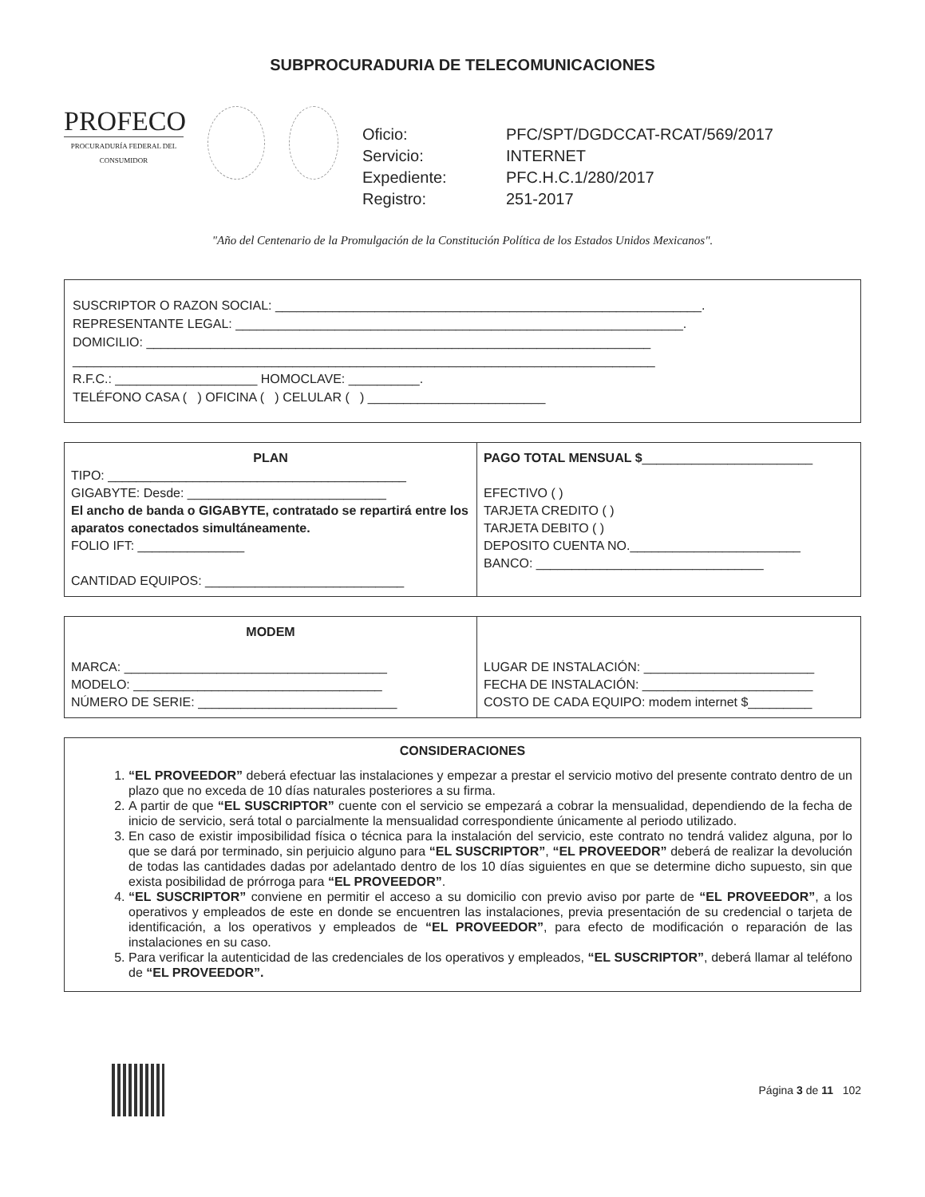SUBPROCURADURIA DE TELECOMUNICACIONES
PROFECO
PROCURADURÍA FEDERAL DEL CONSUMIDOR
Oficio: PFC/SPT/DGDCCAT-RCAT/569/2017 Servicio: INTERNET Expediente: PFC.H.C.1/280/2017 Registro: 251-2017
"Año del Centenario de la Promulgación de la Constitución Política de los Estados Unidos Mexicanos".
SUSCRIPTOR O RAZON SOCIAL: ____________________________________________________________.
REPRESENTANTE LEGAL: _______________________________________________________________.
DOMICILIO: _______________________________________________________________________
__________________________________________________________________________________
R.F.C.: ____________________ HOMOCLAVE: __________.
TELÉFONO CASA ( ) OFICINA ( ) CELULAR ( ) _________________________
PLAN
TIPO: __________________________________________
GIGABYTE: Desde: ____________________________
El ancho de banda o GIGABYTE, contratado se repartirá entre los aparatos conectados simultáneamente.
FOLIO IFT: _______________
CANTIDAD EQUIPOS: ____________________________
PAGO TOTAL MENSUAL $________________________
EFECTIVO ( )
TARJETA CREDITO ( )
TARJETA DEBITO ( )
DEPOSITO CUENTA NO.________________________
BANCO: ________________________________
MODEM
MARCA: _____________________________________
MODELO: ___________________________________
NÚMERO DE SERIE: ____________________________
LUGAR DE INSTALACIÓN: ________________________
FECHA DE INSTALACIÓN: ________________________
COSTO DE CADA EQUIPO: modem internet $_________
CONSIDERACIONES
1. “EL PROVEEDOR” deberá efectuar las instalaciones y empezar a prestar el servicio motivo del presente contrato dentro de un plazo que no exceda de 10 días naturales posteriores a su firma.
2. A partir de que “EL SUSCRIPTOR” cuente con el servicio se empezará a cobrar la mensualidad, dependiendo de la fecha de inicio de servicio, será total o parcialmente la mensualidad correspondiente únicamente al periodo utilizado.
3. En caso de existir imposibilidad física o técnica para la instalación del servicio, este contrato no tendrá validez alguna, por lo que se dará por terminado, sin perjuicio alguno para “EL SUSCRIPTOR”, “EL PROVEEDOR” deberá de realizar la devolución de todas las cantidades dadas por adelantado dentro de los 10 días siguientes en que se determine dicho supuesto, sin que exista posibilidad de prórroga para “EL PROVEEDOR”.
4. “EL SUSCRIPTOR” conviene en permitir el acceso a su domicilio con previo aviso por parte de “EL PROVEEDOR”, a los operativos y empleados de este en donde se encuentren las instalaciones, previa presentación de su credencial o tarjeta de identificación, a los operativos y empleados de “EL PROVEEDOR”, para efecto de modificación o reparación de las instalaciones en su caso.
5. Para verificar la autenticidad de las credenciales de los operativos y empleados, “EL SUSCRIPTOR”, deberá llamar al teléfono de “EL PROVEEDOR”.
Página 3 de 11 102